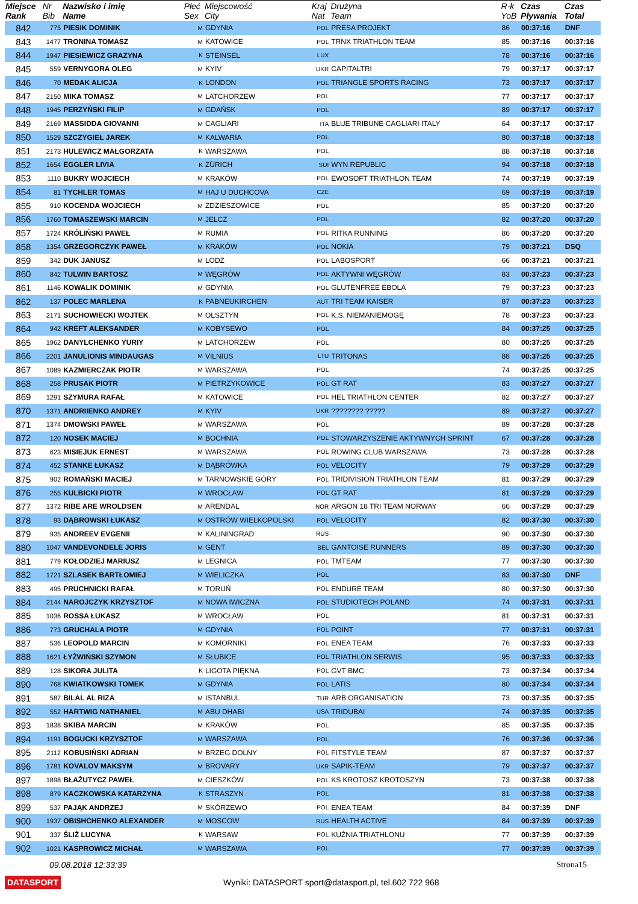| Miejsce Rank | Nr Bib | Nazwisko i imię Name | Płeć Sex | Miejscowość City | Kraj Nat | Drużyna Team | R-k YoB | Czas Pływania | Czas Total |
| --- | --- | --- | --- | --- | --- | --- | --- | --- | --- |
| 842 | 775 | PIESIK DOMINIK | M | GDYNIA | POL | PRESA PROJEKT | 86 | 00:37:16 | DNF |
| 843 | 1477 | TRONINA TOMASZ | M | KATOWICE | POL | TRNX TRIATHLON TEAM | 85 | 00:37:16 | 00:37:16 |
| 844 | 1947 | PIESIEWICZ GRAZYNA | K | STEINSEL | LUX | | 78 | 00:37:16 | 00:37:16 |
| 845 | 559 | VERNYGORA OLEG | M | KYIV | UKR | CAPITALTRI | 79 | 00:37:17 | 00:37:17 |
| 846 | 70 | MEDAK ALICJA | K | LONDON | POL | TRIANGLE SPORTS RACING | 73 | 00:37:17 | 00:37:17 |
| 847 | 2150 | MIKA TOMASZ | M | LATCHORZEW | POL | | 77 | 00:37:17 | 00:37:17 |
| 848 | 1945 | PERZYŃSKI FILIP | M | GDAŃSK | POL | | 89 | 00:37:17 | 00:37:17 |
| 849 | 2169 | MASSIDDA GIOVANNI | M | CAGLIARI | ITA | BLUE TRIBUNE CAGLIARI ITALY | 64 | 00:37:17 | 00:37:17 |
| 850 | 1529 | SZCZYGIEŁ JAREK | M | KALWARIA | POL | | 80 | 00:37:18 | 00:37:18 |
| 851 | 2173 | HULEWICZ MAŁGORZATA | K | WARSZAWA | POL | | 88 | 00:37:18 | 00:37:18 |
| 852 | 1654 | EGGLER LIVIA | K | ZÜRICH | SUI | WYN REPUBLIC | 94 | 00:37:18 | 00:37:18 |
| 853 | 1110 | BUKRY WOJCIECH | M | KRAKÓW | POL | EWOSOFT TRIATHLON TEAM | 74 | 00:37:19 | 00:37:19 |
| 854 | 81 | TYCHLER TOMAS | M | HAJ U DUCHCOVA | CZE | | 69 | 00:37:19 | 00:37:19 |
| 855 | 910 | KOCENDA WOJCIECH | M | ZDZIESZOWICE | POL | | 85 | 00:37:20 | 00:37:20 |
| 856 | 1760 | TOMASZEWSKI MARCIN | M | JELCZ | POL | | 82 | 00:37:20 | 00:37:20 |
| 857 | 1724 | KRÓLIŃSKI PAWEŁ | M | RUMIA | POL | RITKA RUNNING | 86 | 00:37:20 | 00:37:20 |
| 858 | 1354 | GRZEGORCZYK PAWEŁ | M | KRAKÓW | POL | NOKIA | 79 | 00:37:21 | DSQ |
| 859 | 342 | DUK JANUSZ | M | LODZ | POL | LABOSPORT | 66 | 00:37:21 | 00:37:21 |
| 860 | 842 | TULWIN BARTOSZ | M | WĘGRÓW | POL | AKTYWNI WĘGRÓW | 83 | 00:37:23 | 00:37:23 |
| 861 | 1146 | KOWALIK DOMINIK | M | GDYNIA | POL | GLUTENFREE EBOLA | 79 | 00:37:23 | 00:37:23 |
| 862 | 137 | POLEC MARLENA | K | PABNEUKIRCHEN | AUT | TRI TEAM KAISER | 87 | 00:37:23 | 00:37:23 |
| 863 | 2171 | SUCHOWIECKI WOJTEK | M | OLSZTYN | POL | K.S. NIEMANIEMOGĘ | 78 | 00:37:23 | 00:37:23 |
| 864 | 942 | KREFT ALEKSANDER | M | KOBYSEWO | POL | | 84 | 00:37:25 | 00:37:25 |
| 865 | 1962 | DANYLCHENKO YURIY | M | LATCHORZEW | POL | | 80 | 00:37:25 | 00:37:25 |
| 866 | 2201 | JANULIONIS MINDAUGAS | M | VILNIUS | LTU | TRITONAS | 88 | 00:37:25 | 00:37:25 |
| 867 | 1089 | KAZMIERCZAK PIOTR | M | WARSZAWA | POL | | 74 | 00:37:25 | 00:37:25 |
| 868 | 258 | PRUSAK PIOTR | M | PIETRZYKOWICE | POL | GT RAT | 83 | 00:37:27 | 00:37:27 |
| 869 | 1291 | SZYMURA RAFAŁ | M | KATOWICE | POL | HEL TRIATHLON CENTER | 82 | 00:37:27 | 00:37:27 |
| 870 | 1371 | ANDRIIENKO ANDREY | M | KYIV | UKR | ???????? ????? | 89 | 00:37:27 | 00:37:27 |
| 871 | 1374 | DMOWSKI PAWEŁ | M | WARSZAWA | POL | | 89 | 00:37:28 | 00:37:28 |
| 872 | 120 | NOSEK MACIEJ | M | BOCHNIA | POL | STOWARZYSZENIE AKTYWNYCH SPRINT | 67 | 00:37:28 | 00:37:28 |
| 873 | 623 | MISIEJUK ERNEST | M | WARSZAWA | POL | ROWING CLUB WARSZAWA | 73 | 00:37:28 | 00:37:28 |
| 874 | 452 | STANKE ŁUKASZ | M | DĄBRÓWKA | POL | VELOCITY | 79 | 00:37:29 | 00:37:29 |
| 875 | 902 | ROMAŃSKI MACIEJ | M | TARNOWSKIE GÓRY | POL | TRIDIVISION TRIATHLON TEAM | 81 | 00:37:29 | 00:37:29 |
| 876 | 255 | KULBICKI PIOTR | M | WROCŁAW | POL | GT RAT | 81 | 00:37:29 | 00:37:29 |
| 877 | 1372 | RIBE ARE WROLDSEN | M | ARENDAL | NOR | ARGON 18 TRI TEAM NORWAY | 66 | 00:37:29 | 00:37:29 |
| 878 | 93 | DĄBROWSKI ŁUKASZ | M | OSTRÓW WIELKOPOLSKI | POL | VELOCITY | 82 | 00:37:30 | 00:37:30 |
| 879 | 935 | ANDREEV EVGENII | M | KALININGRAD | RUS | | 90 | 00:37:30 | 00:37:30 |
| 880 | 1047 | VANDEVONDELE JORIS | M | GENT | BEL | GANTOISE RUNNERS | 89 | 00:37:30 | 00:37:30 |
| 881 | 779 | KOŁODZIEJ MARIUSZ | M | LEGNICA | POL | TMTEAM | 77 | 00:37:30 | 00:37:30 |
| 882 | 1721 | SZLASEK BARTŁOMIEJ | M | WIELICZKA | POL | | 83 | 00:37:30 | DNF |
| 883 | 495 | PRUCHNICKI RAFAŁ | M | TORUŃ | POL | ENDURE TEAM | 80 | 00:37:30 | 00:37:30 |
| 884 | 2144 | NAROJCZYK KRZYSZTOF | M | NOWA IWICZNA | POL | STUDIOTECH POLAND | 74 | 00:37:31 | 00:37:31 |
| 885 | 1036 | ROSSA ŁUKASZ | M | WROCŁAW | POL | | 81 | 00:37:31 | 00:37:31 |
| 886 | 773 | GRUCHALA PIOTR | M | GDYNIA | POL | POINT | 77 | 00:37:31 | 00:37:31 |
| 887 | 536 | LEOPOLD MARCIN | M | KOMORNIKI | POL | ENEA TEAM | 76 | 00:37:33 | 00:37:33 |
| 888 | 1621 | ŁYŻWIŃSKI SZYMON | M | SŁUBICE | POL | TRIATHLON SERWIS | 95 | 00:37:33 | 00:37:33 |
| 889 | 128 | SIKORA JULITA | K | LIGOTA PIĘKNA | POL | GVT BMC | 73 | 00:37:34 | 00:37:34 |
| 890 | 768 | KWIATKOWSKI TOMEK | M | GDYNIA | POL | LATIS | 80 | 00:37:34 | 00:37:34 |
| 891 | 587 | BILAL AL RIZA | M | ISTANBUL | TUR | ARB ORGANISATION | 73 | 00:37:35 | 00:37:35 |
| 892 | 552 | HARTWIG NATHANIEL | M | ABU DHABI | USA | TRIDUBAI | 74 | 00:37:35 | 00:37:35 |
| 893 | 1838 | SKIBA MARCIN | M | KRAKÓW | POL | | 85 | 00:37:35 | 00:37:35 |
| 894 | 1191 | BOGUCKI KRZYSZTOF | M | WARSZAWA | POL | | 76 | 00:37:36 | 00:37:36 |
| 895 | 2112 | KOBUSIŃSKI ADRIAN | M | BRZEG DOLNY | POL | FITSTYLE TEAM | 87 | 00:37:37 | 00:37:37 |
| 896 | 1781 | KOVALOV MAKSYM | M | BROVARY | UKR | SAPIK-TEAM | 79 | 00:37:37 | 00:37:37 |
| 897 | 1898 | BŁAŻUTYCZ PAWEŁ | M | CIESZKÓW | POL | KS KROTOSZ KROTOSZYN | 73 | 00:37:38 | 00:37:38 |
| 898 | 879 | KACZKOWSKA KATARZYNA | K | STRASZYN | POL | | 81 | 00:37:38 | 00:37:38 |
| 899 | 537 | PAJĄK ANDRZEJ | M | SKÓRZEWO | POL | ENEA TEAM | 84 | 00:37:39 | DNF |
| 900 | 1937 | OBISHCHENKO ALEXANDER | M | MOSCOW | RUS | HEALTH ACTIVE | 84 | 00:37:39 | 00:37:39 |
| 901 | 337 | ŚLIŻ LUCYNA | K | WARSAW | POL | KUŹNIA TRIATHLONU | 77 | 00:37:39 | 00:37:39 |
| 902 | 1021 | KASPROWICZ MICHAŁ | M | WARSZAWA | POL | | 77 | 00:37:39 | 00:37:39 |
09.08.2018 12:33:39 Strona15
DATASPORT Wyniki: DATASPORT sport@datasport.pl, tel.602 722 968